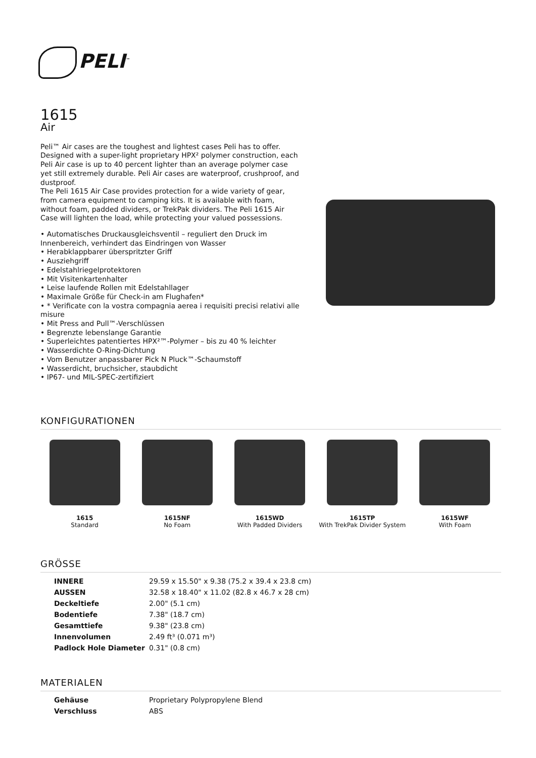PELI<sup>™</sup>
1615
Air
Peli™ Air cases are the toughest and lightest cases Peli has to offer. Designed with a super-light proprietary HPX² polymer construction, each Peli Air case is up to 40 percent lighter than an average polymer case yet still extremely durable. Peli Air cases are waterproof, crushproof, and dustproof.
The Peli 1615 Air Case provides protection for a wide variety of gear, from camera equipment to camping kits. It is available with foam, without foam, padded dividers, or TrekPak dividers. The Peli 1615 Air Case will lighten the load, while protecting your valued possessions.
• Automatisches Druckausgleichsventil – reguliert den Druck im Innenbereich, verhindert das Eindringen von Wasser
• Herabklappbarer überspritzter Griff
• Ausziehgriff
• Edelstahlriegelprotektoren
• Mit Visitenkartenhalter
• Leise laufende Rollen mit Edelstahllager
• Maximale Größe für Check-in am Flughafen*
• * Verificate con la vostra compagnia aerea i requisiti precisi relativi alle misure
• Mit Press and Pull™-Verschlüssen
• Begrenzte lebenslange Garantie
• Superleichtes patentiertes HPX²™-Polymer – bis zu 40 % leichter
• Wasserdichte O-Ring-Dichtung
• Vom Benutzer anpassbarer Pick N Pluck™-Schaumstoff
• Wasserdicht, bruchsicher, staubdicht
• IP67- und MIL-SPEC-zertifiziert
KONFIGURATIONEN
1615
Standard
1615NF
No Foam
1615WD
With Padded Dividers
1615TP
With TrekPak Divider System
1615WF
With Foam
GRÖSSE
| INNERE | 29.59 x 15.50" x 9.38 (75.2 x 39.4 x 23.8 cm) |
| AUSSEN | 32.58 x 18.40" x 11.02 (82.8 x 46.7 x 28 cm) |
| Deckeltiefe | 2.00" (5.1 cm) |
| Bodentiefe | 7.38" (18.7 cm) |
| Gesamttiefe | 9.38" (23.8 cm) |
| Innenvolumen | 2.49 ft³ (0.071 m³) |
| Padlock Hole Diameter | 0.31" (0.8 cm) |
MATERIALEN
| Gehäuse | Proprietary Polypropylene Blend |
| Verschluss | ABS |